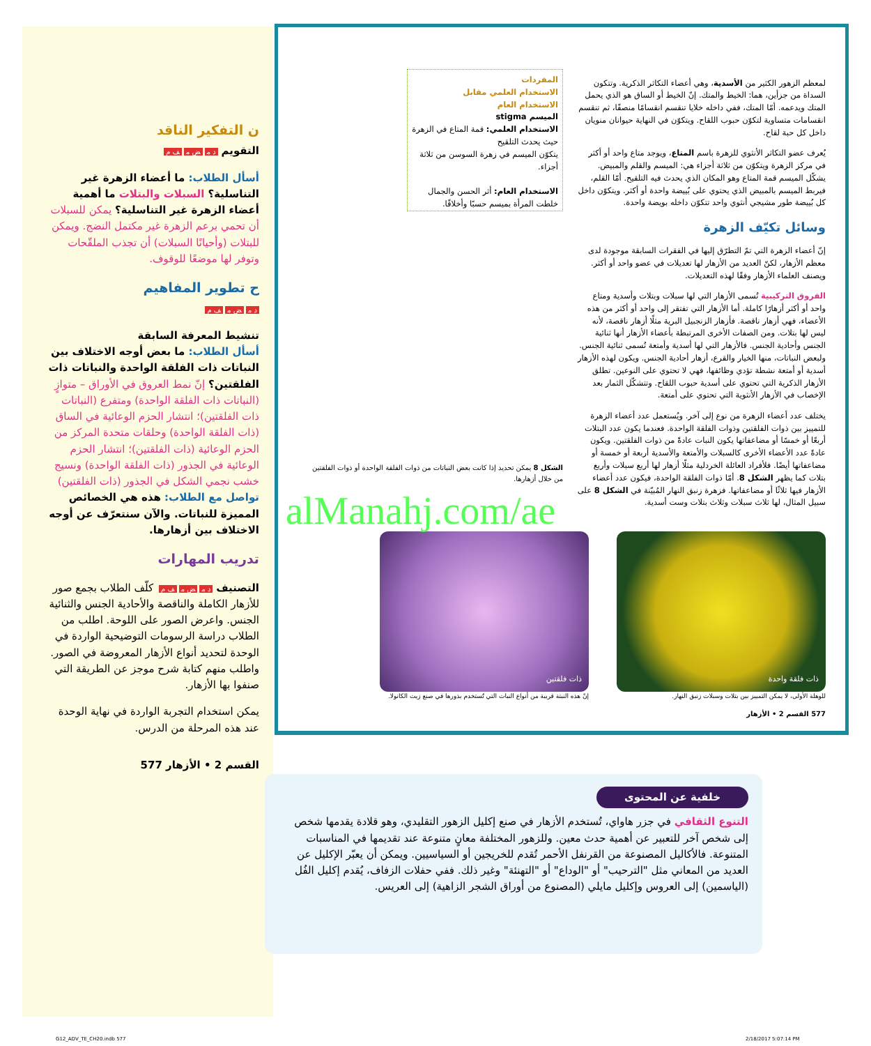ن التفكير الناقد
التقويم د م ض م ف م
أسأل الطلاب: ما أعضاء الزهرة غير التناسلية؟ السبلات والبتلات ما أهمية أعضاء الزهرة غير التناسلية؟ يمكن للسبلات أن تحمي برعم الزهرة غير مكتمل النضج. ويمكن للبتلات (وأحيانًا السبلات) أن تجذب الملقّحات وتوفر لها موضعًا للوقوف.
ح تطوير المفاهيم
د م ض م ف م
تنشيط المعرفة السابقة
أسأل الطلاب: ما بعض أوجه الاختلاف بين النباتات ذات الفلقة الواحدة والنباتات ذات الفلقتين؟ إنّ نمط العروق في الأوراق – متوازٍ (النباتات ذات الفلقة الواحدة) ومتفرع (النباتات ذات الفلقتين)؛ انتشار الحزم الوعائية في الساق (ذات الفلقة الواحدة) وحلقات متحدة المركز من الحزم الوعائية (ذات الفلقتين)؛ انتشار الحزم الوعائية في الجذور (ذات الفلقة الواحدة) ونسيج خشب نجمي الشكل في الجذور (ذات الفلقتين) تواصل مع الطلاب: هذه هي الخصائص المميزة للنباتات. والآن سنتعرّف عن أوجه الاختلاف بين أزهارها.
تدريب المهارات
التصنيف د م ض م ف م كلّف الطلاب بجمع صور للأزهار الكاملة والناقصة والأحادية الجنس والثنائية الجنس. واعرض الصور على اللوحة. اطلب من الطلاب دراسة الرسومات التوضيحية الواردة في الوحدة لتحديد أنواع الأزهار المعروضة في الصور. واطلب منهم كتابة شرح موجز عن الطريقة التي صنفوا بها الأزهار.
يمكن استخدام التجربة الواردة في نهاية الوحدة عند هذه المرحلة من الدرس.
القسم 2 • الأزهار 577
لمعظم الزهور الكثير من الأسدية، وهي أعضاء التكاثر الذكرية. وتتكون السداة من جزأين، هما: الخيط والمتك. إنّ الخيط أو الساق هو الذي يحمل المتك ويدعمه. أمّا المتك، ففي داخله خلايا تنقسم انقسامًا منصفًا، ثم تنقسم انقسامات متساوية لتكوّن حبوب اللقاح. ويتكوّن في النهاية حيوانان منويان داخل كل حبة لقاح.
يُعرف عضو التكاثر الأنثوي للزهرة باسم المتاع، ويوجد متاع واحد أو أكثر في مركز الزهرة ويتكوّن من ثلاثة أجزاء هي: الميسم والقلم والمبيض. يشكّل الميسم قمة المتاع وهو المكان الذي يحدث فيه التلقيح. أمّا القلم، فيربط الميسم بالمبيض الذي يحتوي على بُييضة واحدة أو أكثر. ويتكوّن داخل كل بُييضة طور مشيجي أنثوي واحد تتكوّن داخله بويضة واحدة.
وسائل تكيّف الزهرة
إنّ أعضاء الزهرة التي تمّ التطرّق إليها في الفقرات السابقة موجودة لدى معظم الأزهار، لكنّ العديد من الأزهار لها تعديلات في عضو واحد أو أكثر. ويصنف العلماء الأزهار وفقًا لهذه التعديلات.
الفروق التركيبية تُسمى الأزهار التي لها سبلات وبتلات وأسدية ومتاع واحد أو أكثر أزهارًا كاملة. أما الأزهار التي تفتقر إلى واحد أو أكثر من هذه الأعضاء، فهي أزهار ناقصة. فأزهار الزنجبيل البرية مثلًا أزهار ناقصة، لأنه ليس لها بتلات. ومن الصفات الأخرى المرتبطة بأعضاء الأزهار أنها ثنائية الجنس وأحادية الجنس. فالأزهار التي لها أسدية وأمتعة تُسمى ثنائية الجنس. ولبعض النباتات، منها الخيار والقرع، أزهار أحادية الجنس. ويكون لهذه الأزهار أسدية أو أمتعة نشطة تؤدي وظائفها، فهي لا تحتوي على النوعين. تطلق الأزهار الذكرية التي تحتوي على أسدية حبوب اللقاح. وتتشكّل الثمار بعد الإخصاب في الأزهار الأنثوية التي تحتوي على أمتعة.
يختلف عدد أعضاء الزهرة من نوع إلى آخر. ويُستعمل عدد أعضاء الزهرة للتمييز بين ذوات الفلقتين وذوات الفلقة الواحدة. فعندما يكون عدد البتلات أربعًا أو خمسًا أو مضاعفاتها يكون النبات عادةً من ذوات الفلقتين. ويكون عادةً عدد الأعضاء الأخرى كالسبلات والأمتعة والأسدية أربعة أو خمسة أو مضاعفاتها أيضًا. فلأفراد العائلة الخردلية مثلًا أزهار لها أربع سبلات وأربع بتلات كما يظهر الشكل 8. أمّا ذوات الفلقة الواحدة، فيكون عدد أعضاء الأزهار فيها ثلاثًا أو مضاعفاتها. فزهرة زنبق النهار المُبيّنة في الشكل 8 على سبيل المثال، لها ثلاث سبلات وثلاث بتلات وست أسدية.
المفردات
الاستخدام العلمي مقابل
الاستخدام العام
الميسم stigma
الاستخدام العلمي: قمة المتاع في الزهرة حيث يحدث التلقيح
يتكوّن الميسم في زهرة السوسن من ثلاثة أجزاء.
الاستخدام العام: أثر الحسن والجمال
خلطت المرأة بميسم حسبًا وأخلاقًا.
الشكل 8 يمكن تحديد إذا كانت بعض النباتات من ذوات الفلقة الواحدة أو ذوات الفلقتين من خلال أزهارها.
ذات فلقة واحدة
للوهلة الأولى، لا يمكن التمييز بين بتلات وسبلات زنبق النهار.
ذات فلقتين
إنّ هذه النبتة قريبة من أنواع النبات التي تُستخدم بذورها في صنع زيت الكانولا.
577 القسم 2 • الأزهار
خلفية عن المحتوى
التنوع الثقافي في جزر هاواي، تُستخدم الأزهار في صنع إكليل الزهور التقليدي، وهو قلادة يقدمها شخص إلى شخص آخر للتعبير عن أهمية حدث معين. وللزهور المختلفة معانٍ متنوعة عند تقديمها في المناسبات المتنوعة. فالأكاليل المصنوعة من القرنفل الأحمر تُقدم للخريجين أو السياسيين. ويمكن أن يعبّر الإكليل عن العديد من المعاني مثل "الترحيب" أو "الوداع" أو "التهنئة" وغير ذلك. ففي حفلات الزفاف، يُقدم إكليل الفُل (الياسمين) إلى العروس وإكليل مايلي (المصنوع من أوراق الشجر الزاهية) إلى العريس.
alManahj.com/ae
G12_ADV_TE_CH20.indb 577 2/18/2017 5:07:14 PM